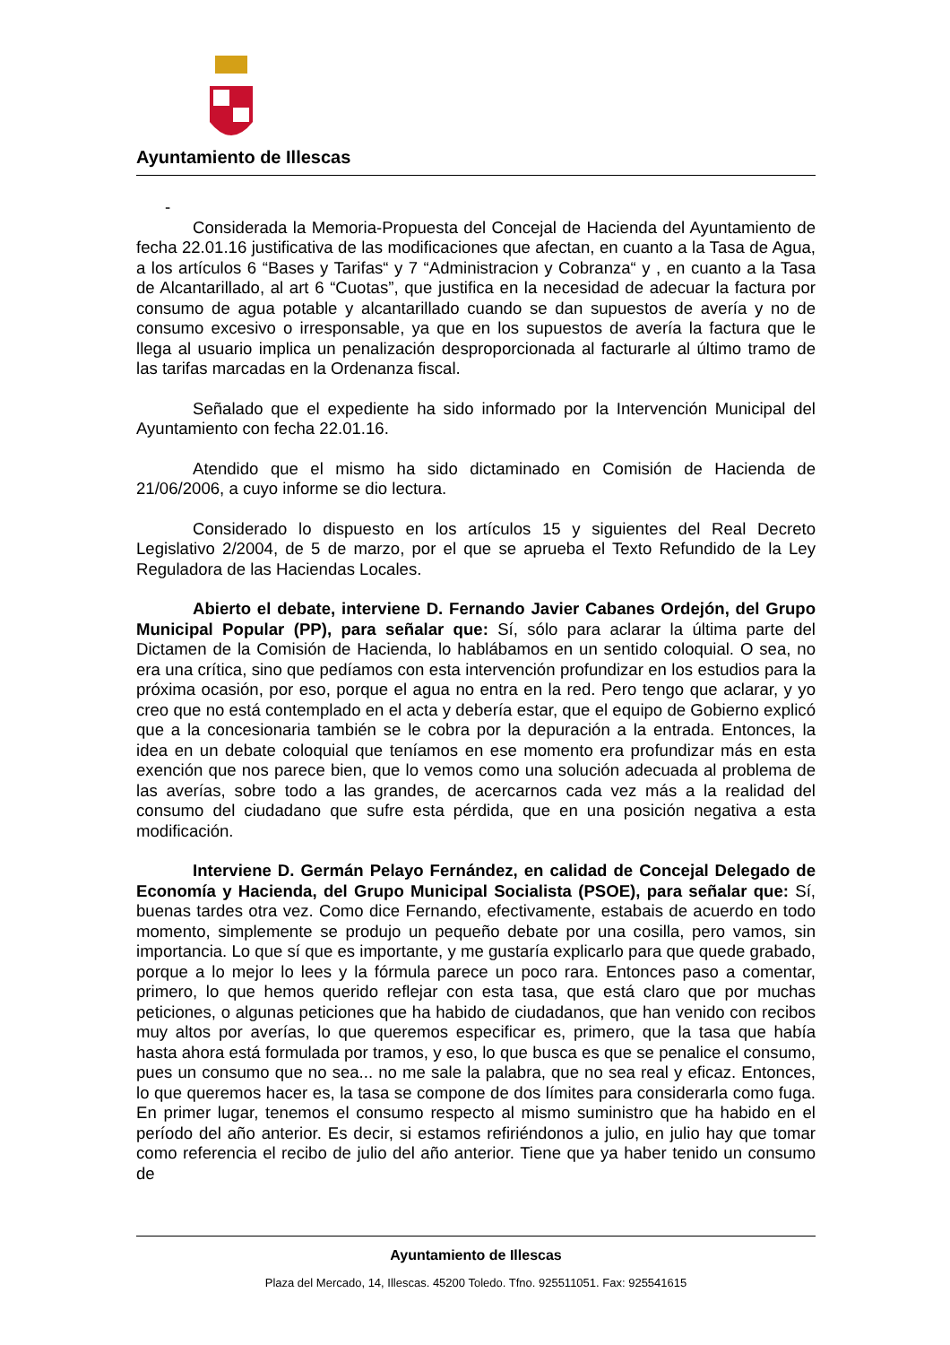Ayuntamiento de Illescas
-
Considerada la Memoria-Propuesta del Concejal de Hacienda del Ayuntamiento de fecha 22.01.16 justificativa de las modificaciones que afectan, en cuanto a la Tasa de Agua, a los artículos 6 “Bases y Tarifas“ y 7 “Administracion y Cobranza“ y , en cuanto a la Tasa de Alcantarillado, al art 6 “Cuotas”, que justifica en la necesidad de adecuar la factura por consumo de agua potable y alcantarillado cuando se dan supuestos de avería y no de consumo excesivo o irresponsable, ya que en los supuestos de avería la factura que le llega al usuario implica un penalización desproporcionada al facturarle al último tramo de las tarifas marcadas en la Ordenanza fiscal.
Señalado que el expediente ha sido informado por la Intervención Municipal del Ayuntamiento con fecha 22.01.16.
Atendido que el mismo ha sido dictaminado en Comisión de Hacienda de 21/06/2006, a cuyo informe se dio lectura.
Considerado lo dispuesto en los artículos 15 y siguientes del Real Decreto Legislativo 2/2004, de 5 de marzo, por el que se aprueba el Texto Refundido de la Ley Reguladora de las Haciendas Locales.
Abierto el debate, interviene D. Fernando Javier Cabanes Ordejón, del Grupo Municipal Popular (PP), para señalar que: Sí, sólo para aclarar la última parte del Dictamen de la Comisión de Hacienda, lo hablábamos en un sentido coloquial. O sea, no era una crítica, sino que pedíamos con esta intervención profundizar en los estudios para la próxima ocasión, por eso, porque el agua no entra en la red. Pero tengo que aclarar, y yo creo que no está contemplado en el acta y debería estar, que el equipo de Gobierno explicó que a la concesionaria también se le cobra por la depuración a la entrada. Entonces, la idea en un debate coloquial que teníamos en ese momento era profundizar más en esta exención que nos parece bien, que lo vemos como una solución adecuada al problema de las averías, sobre todo a las grandes, de acercarnos cada vez más a la realidad del consumo del ciudadano que sufre esta pérdida, que en una posición negativa a esta modificación.
Interviene D. Germán Pelayo Fernández, en calidad de Concejal Delegado de Economía y Hacienda, del Grupo Municipal Socialista (PSOE), para señalar que: Sí, buenas tardes otra vez. Como dice Fernando, efectivamente, estabais de acuerdo en todo momento, simplemente se produjo un pequeño debate por una cosilla, pero vamos, sin importancia. Lo que sí que es importante, y me gustaría explicarlo para que quede grabado, porque a lo mejor lo lees y la fórmula parece un poco rara. Entonces paso a comentar, primero, lo que hemos querido reflejar con esta tasa, que está claro que por muchas peticiones, o algunas peticiones que ha habido de ciudadanos, que han venido con recibos muy altos por averías, lo que queremos especificar es, primero, que la tasa que había hasta ahora está formulada por tramos, y eso, lo que busca es que se penalice el consumo, pues un consumo que no sea... no me sale la palabra, que no sea real y eficaz. Entonces, lo que queremos hacer es, la tasa se compone de dos límites para considerarla como fuga. En primer lugar, tenemos el consumo respecto al mismo suministro que ha habido en el período del año anterior. Es decir, si estamos refiriéndonos a julio, en julio hay que tomar como referencia el recibo de julio del año anterior. Tiene que ya haber tenido un consumo de
Ayuntamiento de Illescas
Plaza del Mercado, 14, Illescas. 45200 Toledo. Tfno. 925511051. Fax: 925541615